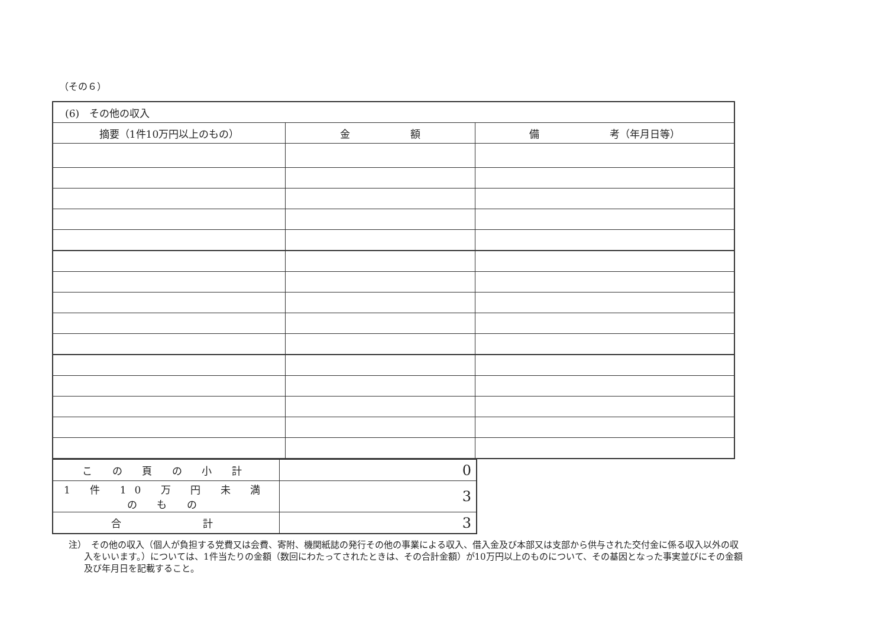（その６）
| (6) その他の収入 | | |
| 摘要（1件10万円以上のもの） | 金 額 | 備 考（年月日等） |
| こ の 頁 の 小 計 | 0 |
| 1 件 10 万 円 未 満 の も の | 3 |
| 合 計 | 3 |
注）　その他の収入（個人が負担する党費又は会費、寄附、機関紙誌の発行その他の事業による収入、借入金及び本部又は支部から供与された交付金に係る収入以外の収入をいいます。）については、1件当たりの金額（数回にわたってされたときは、その合計金額）が10万円以上のものについて、その基因となった事実並びにその金額及び年月日を記載すること。